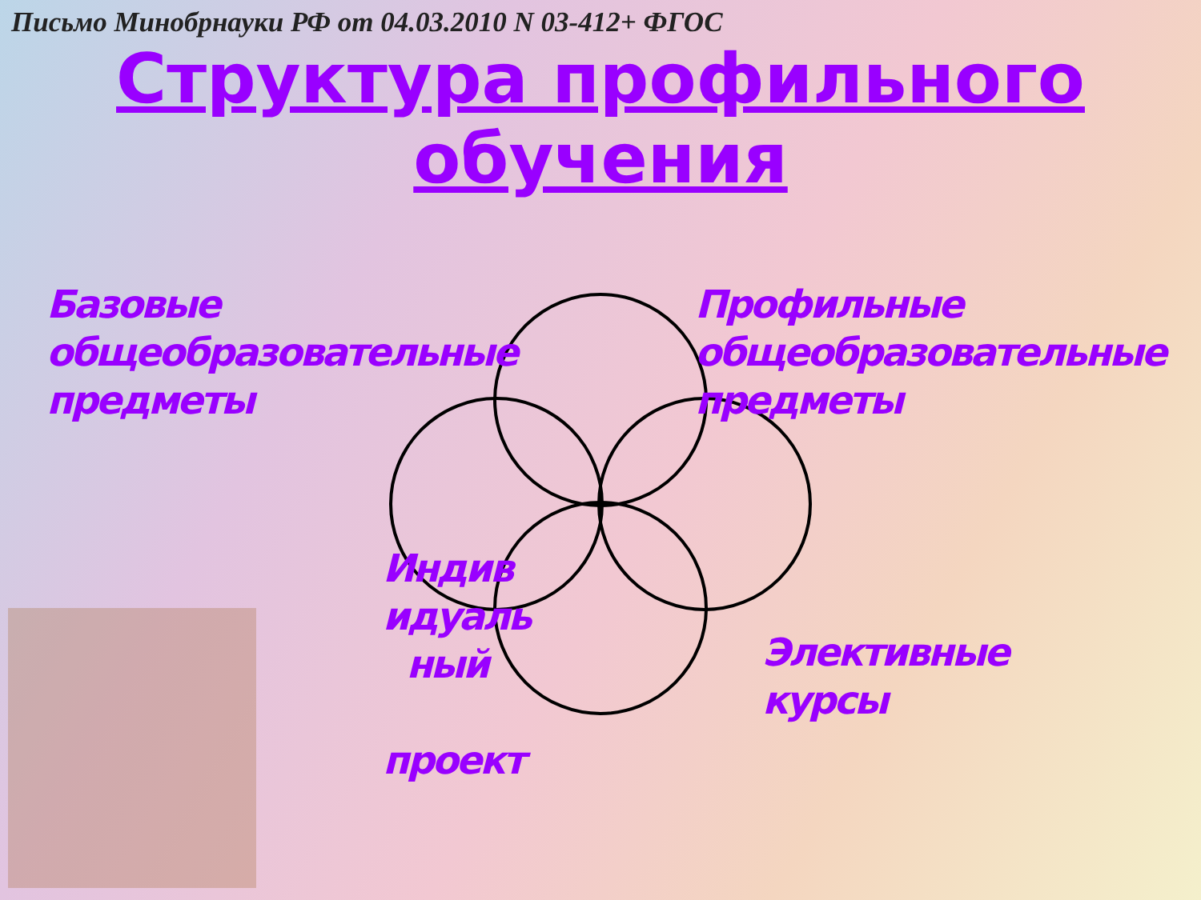Письмо Минобрнауки РФ от 04.03.2010 N 03-412+ ФГОС
Структура профильного
обучения
Базовые
общеобразовательные
предметы
Профильные
общеобразовательные
предметы
Индив
идуаль
ный
проект
Элективные
курсы